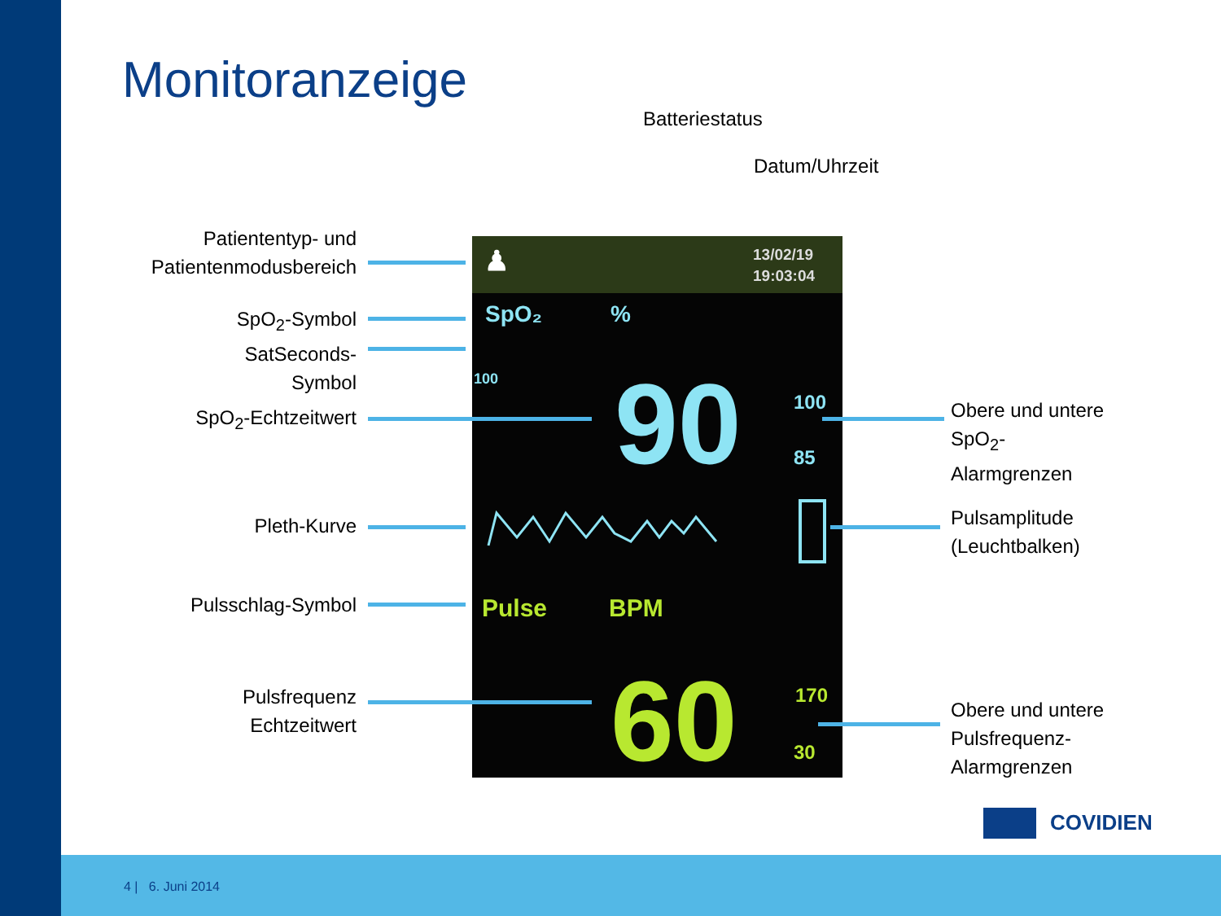Monitoranzeige
Batteriestatus
Datum/Uhrzeit
Patiententyp- und
Patientenmodusbereich
SpO<sub>2</sub>-Symbol
SatSeconds-
Symbol
SpO<sub>2</sub>-Echtzeitwert
Pleth-Kurve
Pulsschlag-Symbol
Pulsfrequenz
Echtzeitwert
Obere und untere
SpO<sub>2</sub>-
Alarmgrenzen
Pulsamplitude
(Leuchtbalken)
Obere und untere
Pulsfrequenz-
Alarmgrenzen
♟
13/02/19
19:03:04
SpO₂ %
100 90 100
85
Pulse BPM
60 170
30
COVIDIEN
4 | 6. Juni 2014